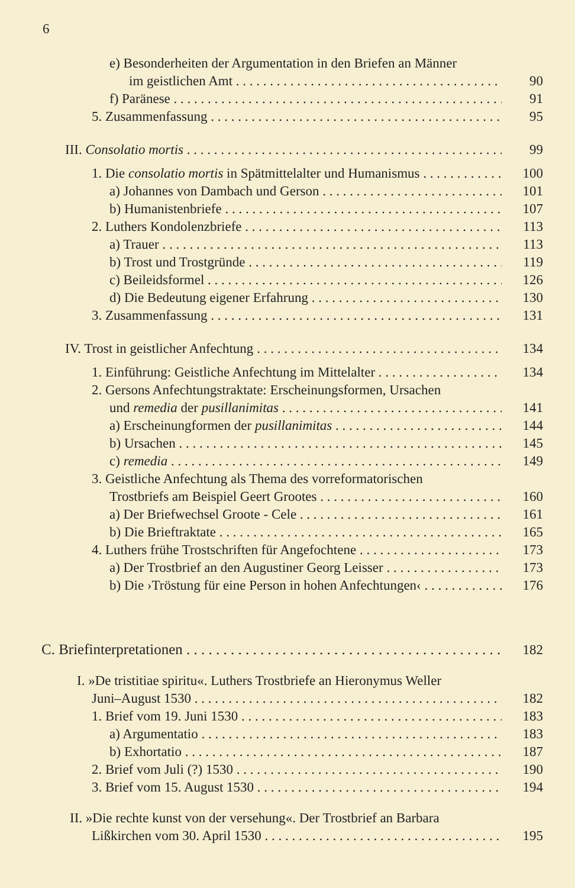6
e) Besonderheiten der Argumentation in den Briefen an Männer
im geistlichen Amt 90
f) Paränese 91
5. Zusammenfassung 95
III. Consolatio mortis 99
1. Die consolatio mortis in Spätmittelalter und Humanismus 100
a) Johannes von Dambach und Gerson 101
b) Humanistenbriefe 107
2. Luthers Kondolenzbriefe 113
a) Trauer 113
b) Trost und Trostgründe 119
c) Beileidsformel 126
d) Die Bedeutung eigener Erfahrung 130
3. Zusammenfassung 131
IV. Trost in geistlicher Anfechtung 134
1. Einführung: Geistliche Anfechtung im Mittelalter 134
2. Gersons Anfechtungstraktate: Erscheinungsformen, Ursachen
und remedia der pusillanimitas 141
a) Erscheinungformen der pusillanimitas 144
b) Ursachen 145
c) remedia 149
3. Geistliche Anfechtung als Thema des vorreformatorischen
Trostbriefs am Beispiel Geert Grootes 160
a) Der Briefwechsel Groote - Cele 161
b) Die Brieftraktate 165
4. Luthers frühe Trostschriften für Angefochtene 173
a) Der Trostbrief an den Augustiner Georg Leisser 173
b) Die ›Tröstung für eine Person in hohen Anfechtungen‹ 176
C. Briefinterpretationen 182
I. »De tristitiae spiritu«. Luthers Trostbriefe an Hieronymus Weller
Juni–August 1530 182
1. Brief vom 19. Juni 1530 183
a) Argumentatio 183
b) Exhortatio 187
2. Brief vom Juli (?) 1530 190
3. Brief vom 15. August 1530 194
II. »Die rechte kunst von der versehung«. Der Trostbrief an Barbara
Lißkirchen vom 30. April 1530 195